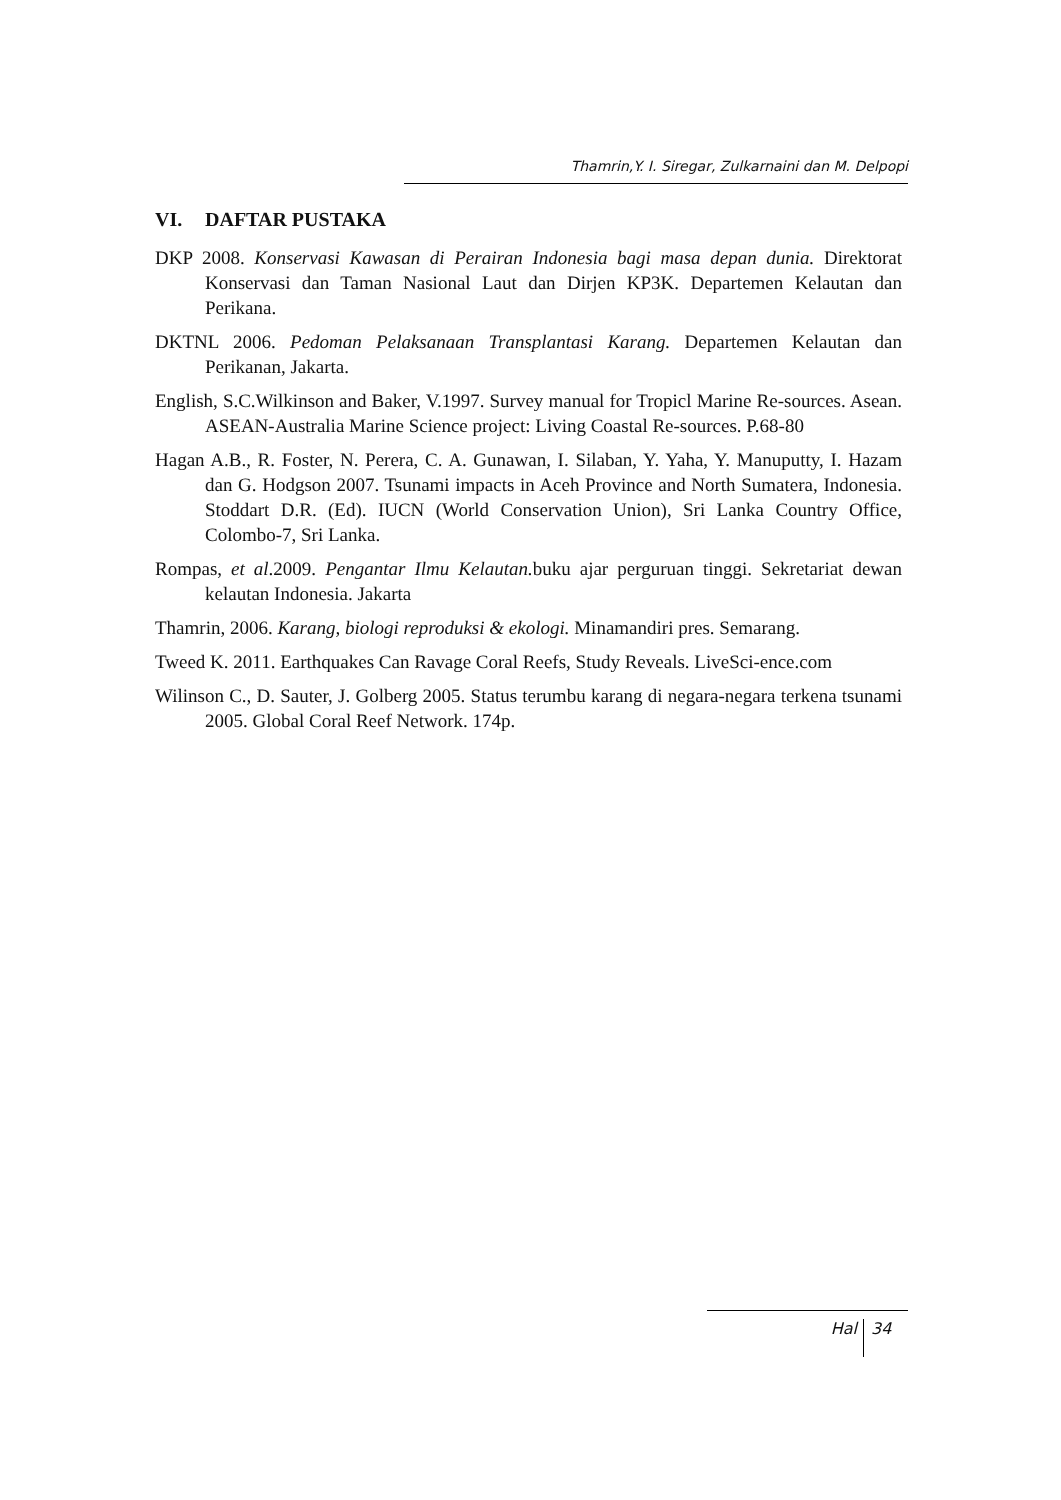Thamrin,Y. I. Siregar, Zulkarnaini dan M. Delpopi
VI. DAFTAR PUSTAKA
DKP 2008. Konservasi Kawasan di Perairan Indonesia bagi masa depan dunia. Direktorat Konservasi dan Taman Nasional Laut dan Dirjen KP3K. Departemen Kelautan dan Perikana.
DKTNL 2006. Pedoman Pelaksanaan Transplantasi Karang. Departemen Kelautan dan Perikanan, Jakarta.
English, S.C.Wilkinson and Baker, V.1997. Survey manual for Tropicl Marine Re-sources. Asean. ASEAN-Australia Marine Science project: Living Coastal Re-sources. P.68-80
Hagan A.B., R. Foster, N. Perera, C. A. Gunawan, I. Silaban, Y. Yaha, Y. Manuputty, I. Hazam dan G. Hodgson 2007. Tsunami impacts in Aceh Province and North Sumatera, Indonesia. Stoddart D.R. (Ed). IUCN (World Conservation Union), Sri Lanka Country Office, Colombo-7, Sri Lanka.
Rompas, et al.2009. Pengantar Ilmu Kelautan. buku ajar perguruan tinggi. Sekretariat dewan kelautan Indonesia. Jakarta
Thamrin, 2006. Karang, biologi reproduksi & ekologi. Minamandiri pres. Semarang.
Tweed K. 2011. Earthquakes Can Ravage Coral Reefs, Study Reveals. LiveSci-ence.com
Wilinson C., D. Sauter, J. Golberg 2005. Status terumbu karang di negara-negara terkena tsunami 2005. Global Coral Reef Network. 174p.
Hal 34